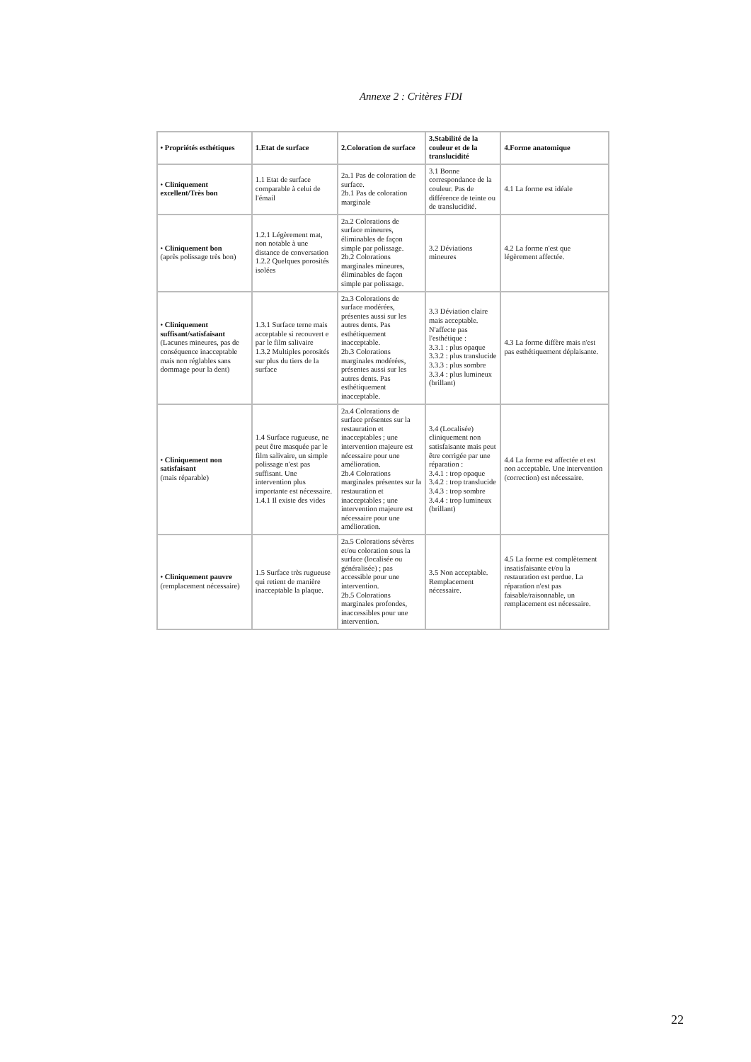Annexe 2 : Critères FDI
| • Propriétés esthétiques | 1.Etat de surface | 2.Coloration de surface | 3.Stabilité de la couleur et de la translucidité | 4.Forme anatomique |
| --- | --- | --- | --- | --- |
| • Cliniquement excellent/Très bon | 1.1 Etat de surface comparable à celui de l'émail | 2a.1 Pas de coloration de surface. 2b.1 Pas de coloration marginale | 3.1 Bonne correspondance de la couleur. Pas de différence de teinte ou de translucidité. | 4.1 La forme est idéale |
| • Cliniquement bon (après polissage très bon) | 1.2.1 Légèrement mat, non notable à une distance de conversation 1.2.2 Quelques porosités isolées | 2a.2 Colorations de surface mineures, éliminables de façon simple par polissage. 2b.2 Colorations marginales mineures, éliminables de façon simple par polissage. | 3.2 Déviations mineures | 4.2 La forme n'est que légèrement affectée. |
| • Cliniquement suffisant/satisfaisant (Lacunes mineures, pas de conséquence inacceptable mais non réglables sans dommage pour la dent) | 1.3.1 Surface terne mais acceptable si recouvert e par le film salivaire 1.3.2 Multiples porosités sur plus du tiers de la surface | 2a.3 Colorations de surface modérées, présentes aussi sur les autres dents. Pas esthétiquement inacceptable. 2b.3 Colorations marginales modérées, présentes aussi sur les autres dents. Pas esthétiquement inacceptable. | 3.3 Déviation claire mais acceptable. N'affecte pas l'esthétique : 3.3.1 : plus opaque 3.3.2 : plus translucide 3.3.3 : plus sombre 3.3.4 : plus lumineux (brillant) | 4.3 La forme diffère mais n'est pas esthétiquement déplaisante. |
| • Cliniquement non satisfaisant (mais réparable) | 1.4 Surface rugueuse, ne peut être masquée par le film salivaire, un simple polissage n'est pas suffisant. Une intervention plus importante est nécessaire. 1.4.1 Il existe des vides | 2a.4 Colorations de surface présentes sur la restauration et inacceptables ; une intervention majeure est nécessaire pour une amélioration. 2b.4 Colorations marginales présentes sur la restauration et inacceptables ; une intervention majeure est nécessaire pour une amélioration. | 3.4 (Localisée) cliniquement non satisfaisante mais peut être corrigée par une réparation : 3.4.1 : trop opaque 3.4.2 : trop translucide 3.4.3 : trop sombre 3.4.4 : trop lumineux (brillant) | 4.4 La forme est affectée et est non acceptable. Une intervention (correction) est nécessaire. |
| • Cliniquement pauvre (remplacement nécessaire) | 1.5 Surface très rugueuse qui retient de manière inacceptable la plaque. | 2a.5 Colorations sévères et/ou coloration sous la surface (localisée ou généralisée) ; pas accessible pour une intervention. 2b.5 Colorations marginales profondes, inaccessibles pour une intervention. | 3.5 Non acceptable. Remplacement nécessaire. | 4.5 La forme est complètement insatisfaisante et/ou la restauration est perdue. La réparation n'est pas faisable/raisonnable, un remplacement est nécessaire. |
22